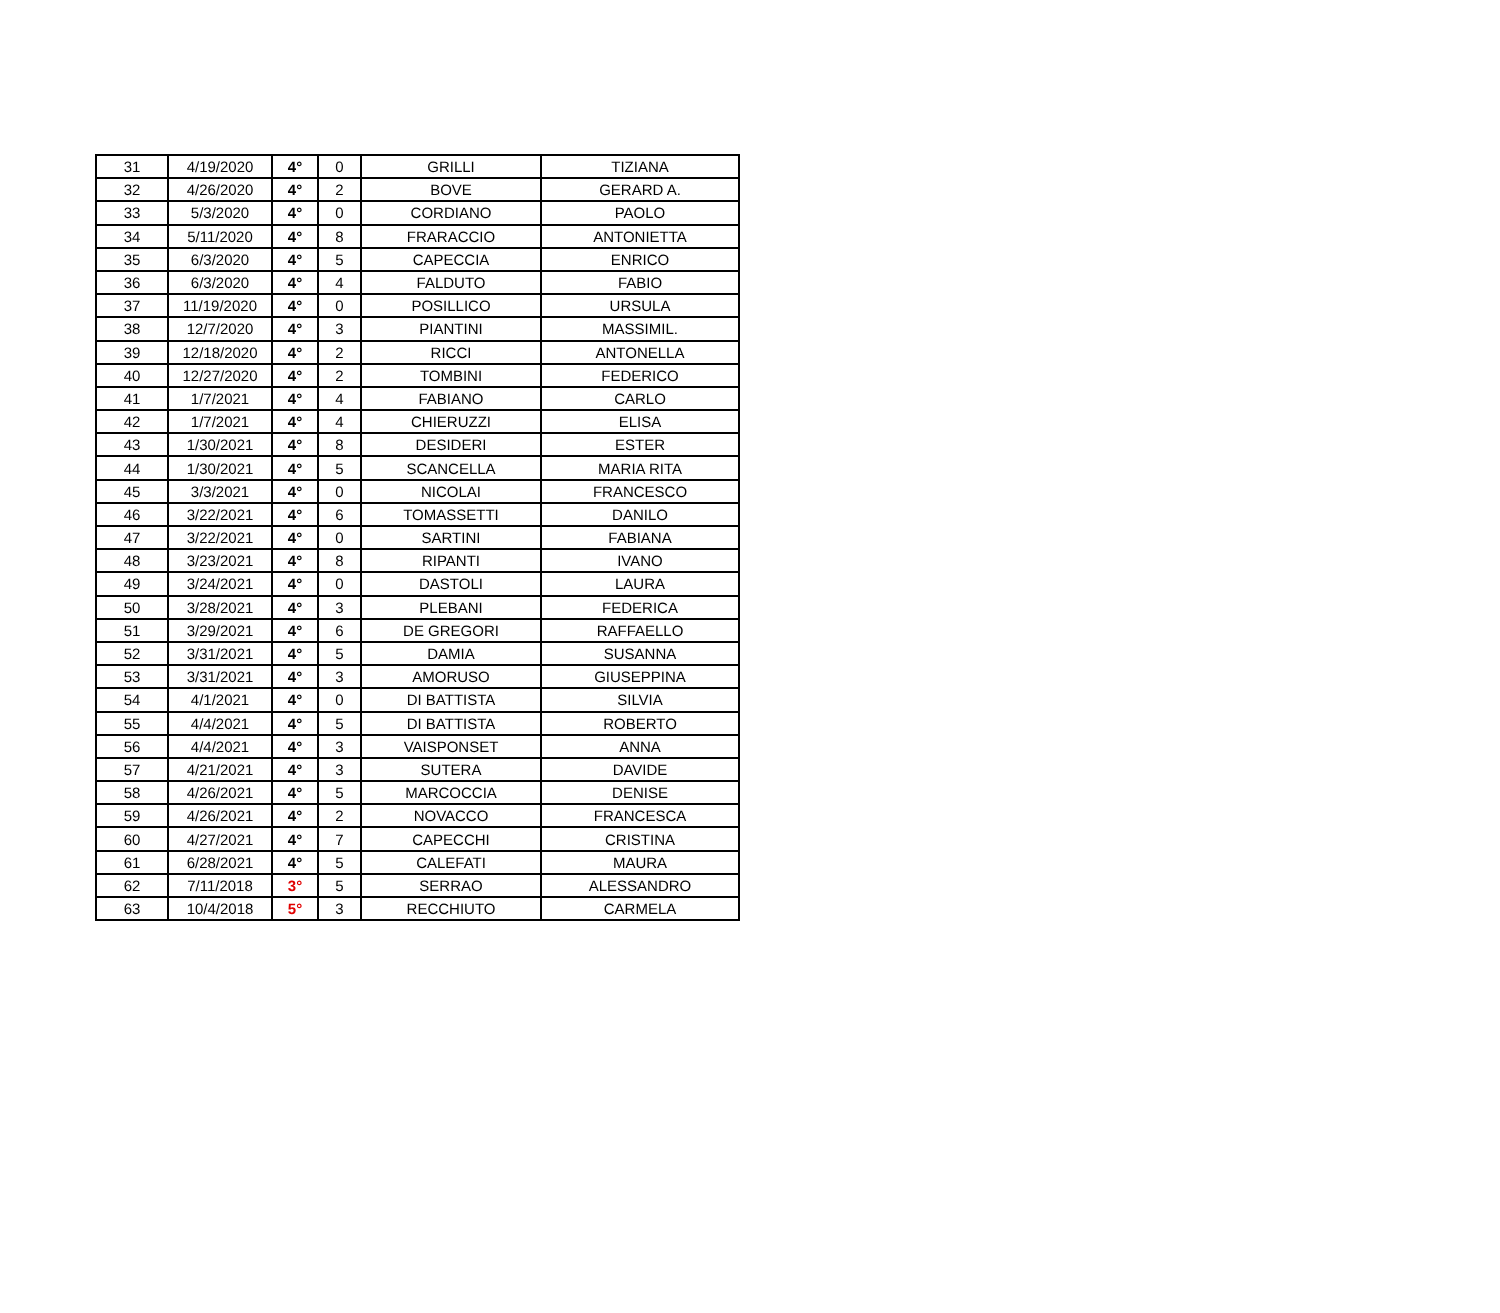| 31 | 4/19/2020 | 4° | 0 | GRILLI | TIZIANA |
| 32 | 4/26/2020 | 4° | 2 | BOVE | GERARD A. |
| 33 | 5/3/2020 | 4° | 0 | CORDIANO | PAOLO |
| 34 | 5/11/2020 | 4° | 8 | FRARACCIO | ANTONIETTA |
| 35 | 6/3/2020 | 4° | 5 | CAPECCIA | ENRICO |
| 36 | 6/3/2020 | 4° | 4 | FALDUTO | FABIO |
| 37 | 11/19/2020 | 4° | 0 | POSILLICO | URSULA |
| 38 | 12/7/2020 | 4° | 3 | PIANTINI | MASSIMIL. |
| 39 | 12/18/2020 | 4° | 2 | RICCI | ANTONELLA |
| 40 | 12/27/2020 | 4° | 2 | TOMBINI | FEDERICO |
| 41 | 1/7/2021 | 4° | 4 | FABIANO | CARLO |
| 42 | 1/7/2021 | 4° | 4 | CHIERUZZI | ELISA |
| 43 | 1/30/2021 | 4° | 8 | DESIDERI | ESTER |
| 44 | 1/30/2021 | 4° | 5 | SCANCELLA | MARIA RITA |
| 45 | 3/3/2021 | 4° | 0 | NICOLAI | FRANCESCO |
| 46 | 3/22/2021 | 4° | 6 | TOMASSETTI | DANILO |
| 47 | 3/22/2021 | 4° | 0 | SARTINI | FABIANA |
| 48 | 3/23/2021 | 4° | 8 | RIPANTI | IVANO |
| 49 | 3/24/2021 | 4° | 0 | DASTOLI | LAURA |
| 50 | 3/28/2021 | 4° | 3 | PLEBANI | FEDERICA |
| 51 | 3/29/2021 | 4° | 6 | DE GREGORI | RAFFAELLO |
| 52 | 3/31/2021 | 4° | 5 | DAMIA | SUSANNA |
| 53 | 3/31/2021 | 4° | 3 | AMORUSO | GIUSEPPINA |
| 54 | 4/1/2021 | 4° | 0 | DI BATTISTA | SILVIA |
| 55 | 4/4/2021 | 4° | 5 | DI BATTISTA | ROBERTO |
| 56 | 4/4/2021 | 4° | 3 | VAISPONSET | ANNA |
| 57 | 4/21/2021 | 4° | 3 | SUTERA | DAVIDE |
| 58 | 4/26/2021 | 4° | 5 | MARCOCCIA | DENISE |
| 59 | 4/26/2021 | 4° | 2 | NOVACCO | FRANCESCA |
| 60 | 4/27/2021 | 4° | 7 | CAPECCHI | CRISTINA |
| 61 | 6/28/2021 | 4° | 5 | CALEFATI | MAURA |
| 62 | 7/11/2018 | 3° | 5 | SERRAO | ALESSANDRO |
| 63 | 10/4/2018 | 5° | 3 | RECCHIUTO | CARMELA |